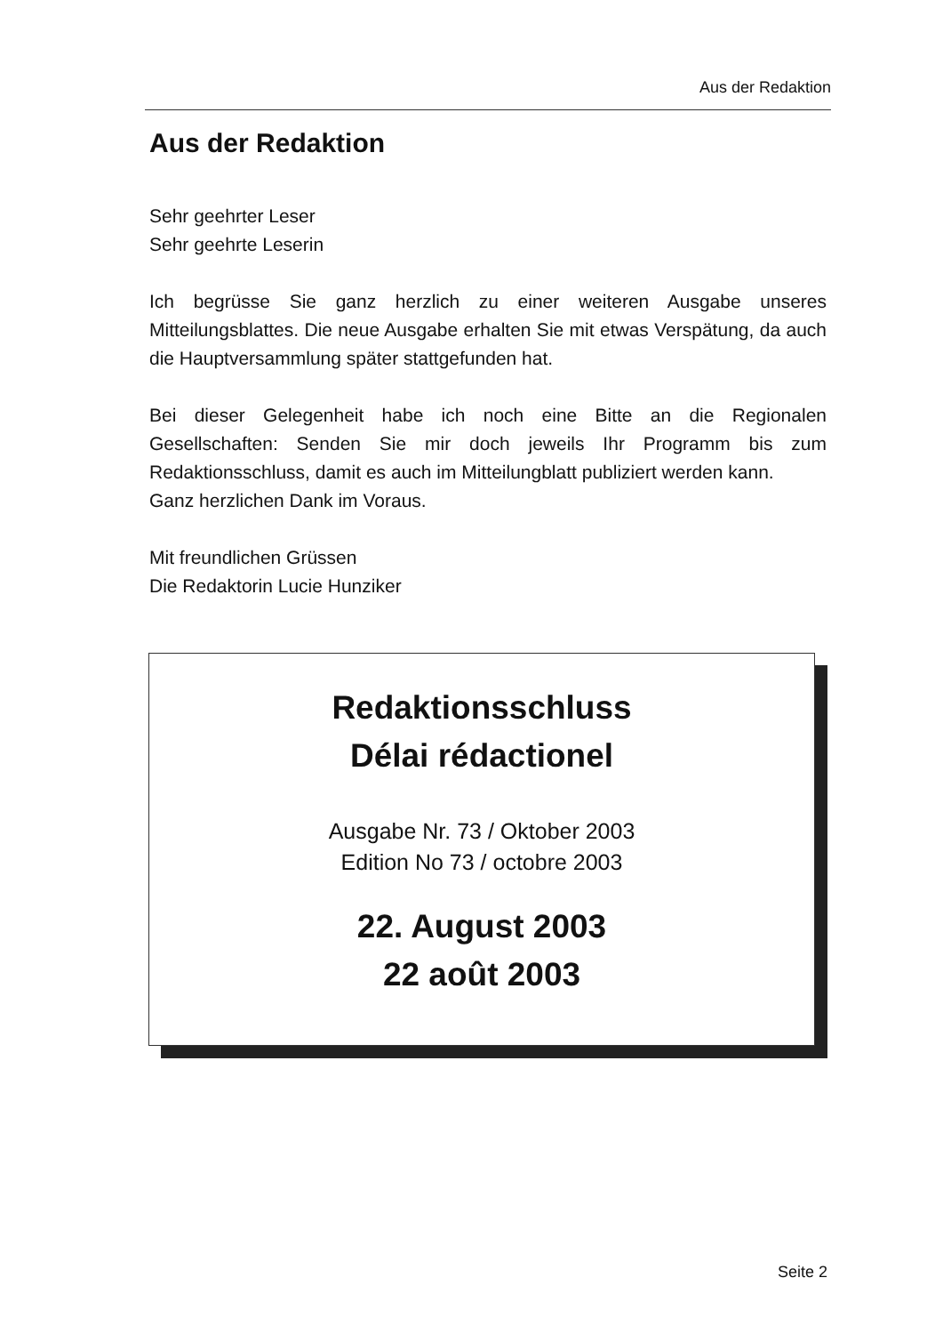Aus der Redaktion
Aus der Redaktion
Sehr geehrter Leser
Sehr geehrte Leserin
Ich begrüsse Sie ganz herzlich zu einer weiteren Ausgabe unseres Mitteilungsblattes. Die neue Ausgabe erhalten Sie mit etwas Verspätung, da auch die Hauptversammlung später stattgefunden hat.
Bei dieser Gelegenheit habe ich noch eine Bitte an die Regionalen Gesellschaften: Senden Sie mir doch jeweils Ihr Programm bis zum Redaktionsschluss, damit es auch im Mitteilungblatt publiziert werden kann.
Ganz herzlichen Dank im Voraus.
Mit freundlichen Grüssen
Die Redaktorin Lucie Hunziker
Redaktionsschluss
Délai rédactionel
Ausgabe Nr. 73 / Oktober 2003
Edition No 73 / octobre 2003
22. August 2003
22 août 2003
Seite 2